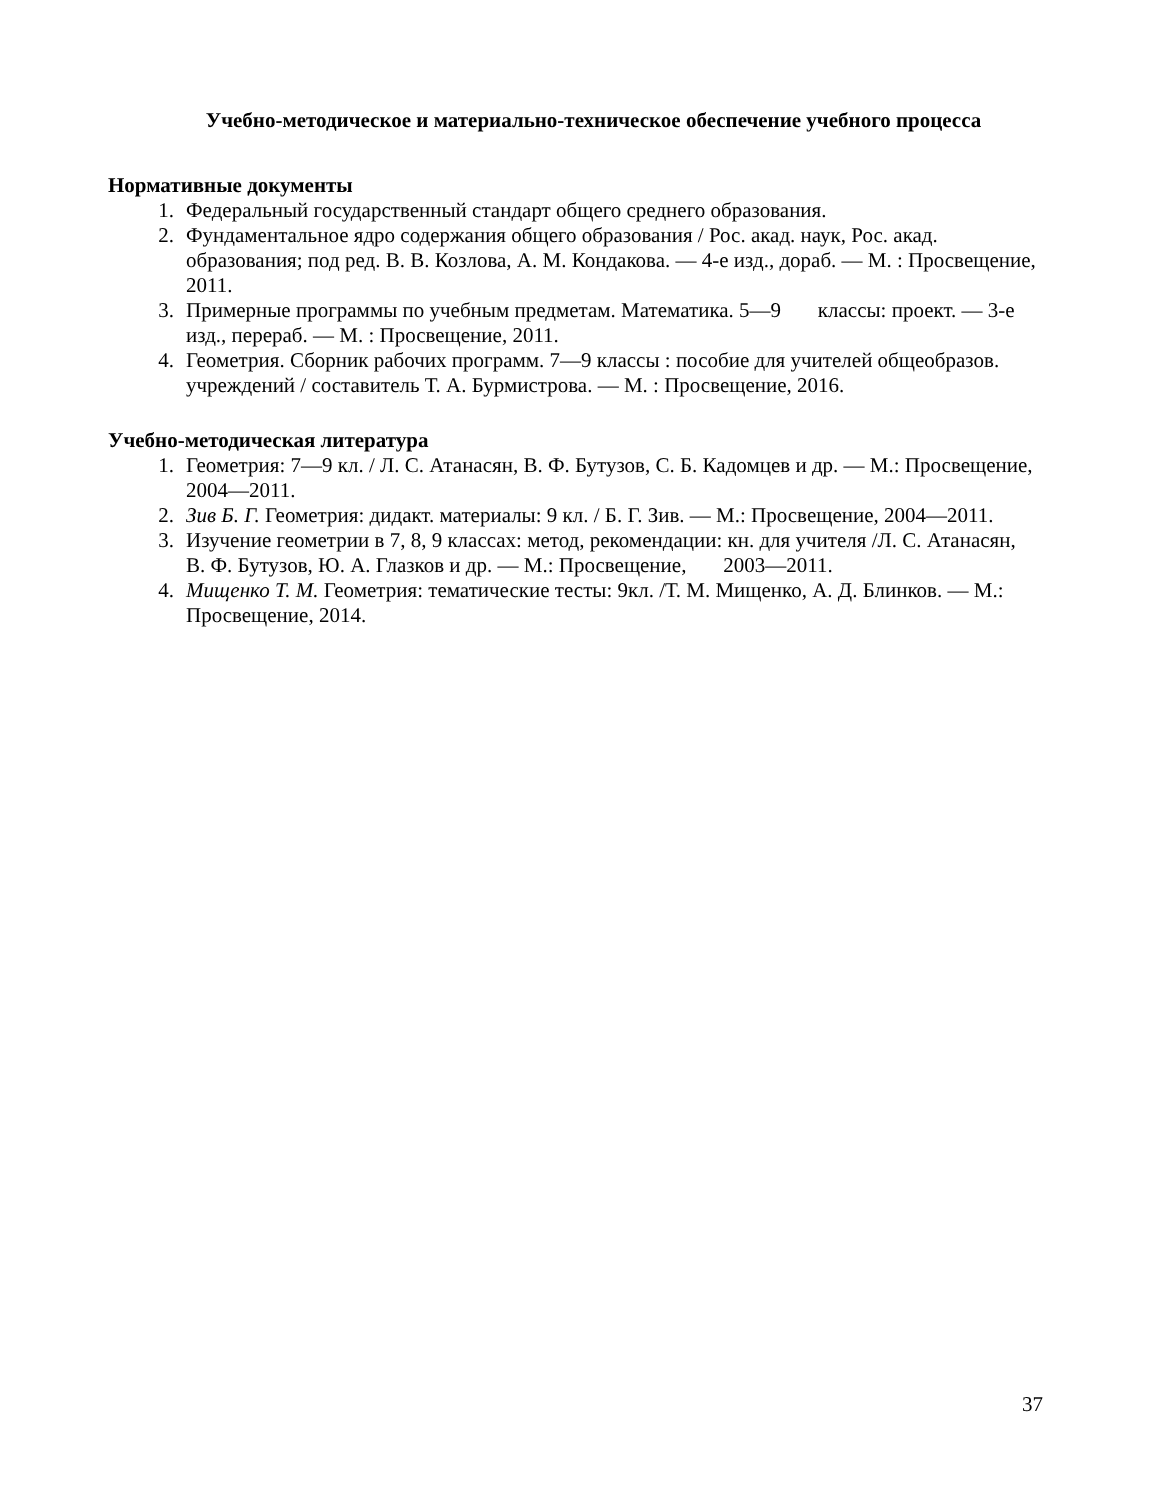Учебно-методическое и материально-техническое обеспечение учебного процесса
Нормативные документы
1. Федеральный государственный стандарт общего среднего образования.
2. Фундаментальное ядро содержания общего образования / Рос. акад. наук, Рос. акад. образования; под ред. В. В. Козлова, А. М. Кондакова. — 4-е изд., дораб. — М. : Просвещение, 2011.
3. Примерные программы по учебным предметам. Математика. 5—9 классы: проект. — 3-е изд., перераб. — М. : Просвещение, 2011.
4. Геометрия. Сборник рабочих программ. 7—9 классы : пособие для учителей общеобразов. учреждений / составитель Т. А. Бурмистрова. — М. : Просвещение, 2016.
Учебно-методическая литература
1. Геометрия: 7—9 кл. / Л. С. Атанасян, В. Ф. Бутузов, С. Б. Кадомцев и др. — М.: Просвещение, 2004—2011.
2. Зив Б. Г. Геометрия: дидакт. материалы: 9 кл. / Б. Г. Зив. — М.: Просвещение, 2004—2011.
3. Изучение геометрии в 7, 8, 9 классах: метод, рекомендации: кн. для учителя /Л. С. Атанасян, В. Ф. Бутузов, Ю. А. Глазков и др. — М.: Просвещение, 2003—2011.
4. Мищенко Т. М. Геометрия: тематические тесты: 9кл. /Т. М. Мищенко, А. Д. Блинков. — М.: Просвещение, 2014.
37